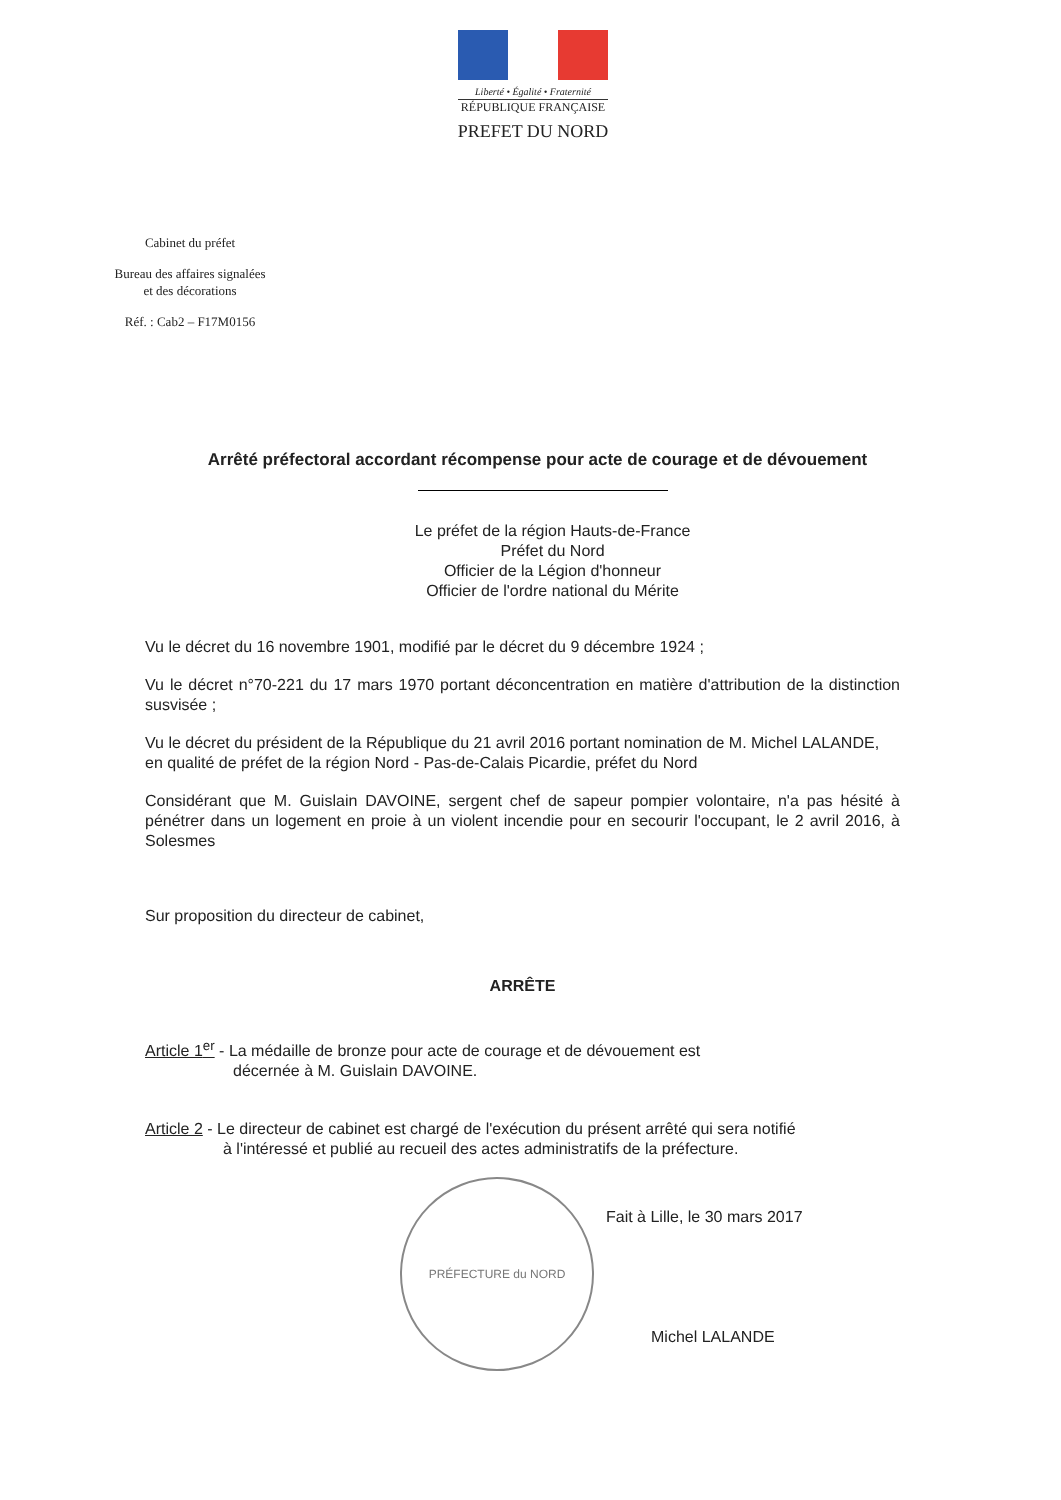Liberté • Égalité • Fraternité
RÉPUBLIQUE FRANÇAISE
PREFET DU NORD
Cabinet du préfet
Bureau des affaires signalées et des décorations
Réf. : Cab2 – F17M0156
Arrêté préfectoral accordant récompense pour acte de courage et de dévouement
Le préfet de la région Hauts-de-France
Préfet du Nord
Officier de la Légion d'honneur
Officier de l'ordre national du Mérite
Vu le décret du 16 novembre 1901, modifié par le décret du 9 décembre 1924 ;
Vu le décret n°70-221 du 17 mars 1970 portant déconcentration en matière d'attribution de la distinction susvisée ;
Vu le décret du président de la République du 21 avril 2016 portant nomination de M. Michel LALANDE, en qualité de préfet de la région Nord - Pas-de-Calais Picardie, préfet du Nord
Considérant que M. Guislain DAVOINE, sergent chef de sapeur pompier volontaire, n'a pas hésité à pénétrer dans un logement en proie à un violent incendie pour en secourir l'occupant, le 2 avril 2016, à Solesmes
Sur proposition du directeur de cabinet,
ARRÊTE
Article 1<sup>er</sup> - La médaille de bronze pour acte de courage et de dévouement est
décernée à M. Guislain DAVOINE.
Article 2 - Le directeur de cabinet est chargé de l'exécution du présent arrêté qui sera notifié
à l'intéressé et publié au recueil des actes administratifs de la préfecture.
PRÉFECTURE du NORD
Fait à Lille, le 30 mars 2017
Michel LALANDE